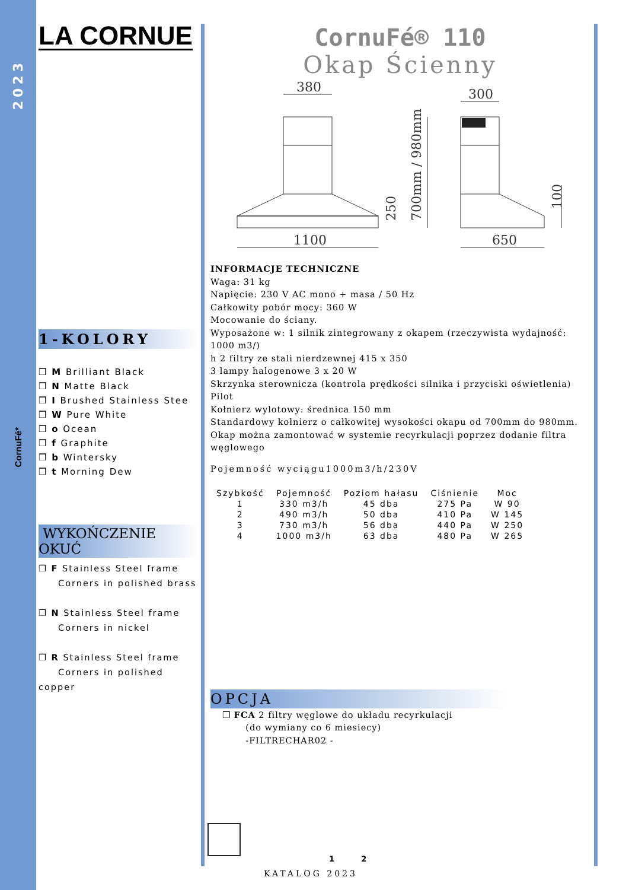2023
CornuFé*
LA CORNUE
1-KOLORY
❒ M Brilliant Black
❒ N Matte Black
❒ I Brushed Stainless Stee
❒ W Pure White
❒ o Ocean
❒ f Graphite
❒ b Wintersky
❒ t Morning Dew
WYKOŃCZENIE OKUĆ
❒ F Stainless Steel frame
Corners in polished brass
❒ N Stainless Steel frame
Corners in nickel
❒ R Stainless Steel frame
Corners in polished copper
CornuFé® 110
Okap Ścienny
380
300
1100
650
250
700mm / 980mm
100
INFORMACJE TECHNICZNE
Waga: 31 kg
Napięcie: 230 V AC mono + masa / 50 Hz
Całkowity pobór mocy: 360 W
Mocowanie do ściany.
Wyposażone w: 1 silnik zintegrowany z okapem (rzeczywista wydajność: 1000 m3/)
h 2 filtry ze stali nierdzewnej 415 x 350
3 lampy halogenowe 3 x 20 W
Skrzynka sterownicza (kontrola prędkości silnika i przyciski oświetlenia)
Pilot
Kołnierz wylotowy: średnica 150 mm
Standardowy kołnierz o całkowitej wysokości okapu od 700mm do 980mm.
Okap można zamontować w systemie recyrkulacji poprzez dodanie filtra węglowego
Pojemność wyciągu1000m3/h/230V
| Szybkość | Pojemność | Poziom hałasu | Ciśnienie | Moc |
| --- | --- | --- | --- | --- |
| 1 | 330 m3/h | 45 dba | 275 Pa | W 90 |
| 2 | 490 m3/h | 50 dba | 410 Pa | W 145 |
| 3 | 730 m3/h | 56 dba | 440 Pa | W 250 |
| 4 | 1000 m3/h | 63 dba | 480 Pa | W 265 |
OPCJA
❒ FCA 2 filtry węglowe do układu recyrkulacji
(do wymiany co 6 miesiecy)
-FILTRECHAR02 -
1 2
KATALOG 2023